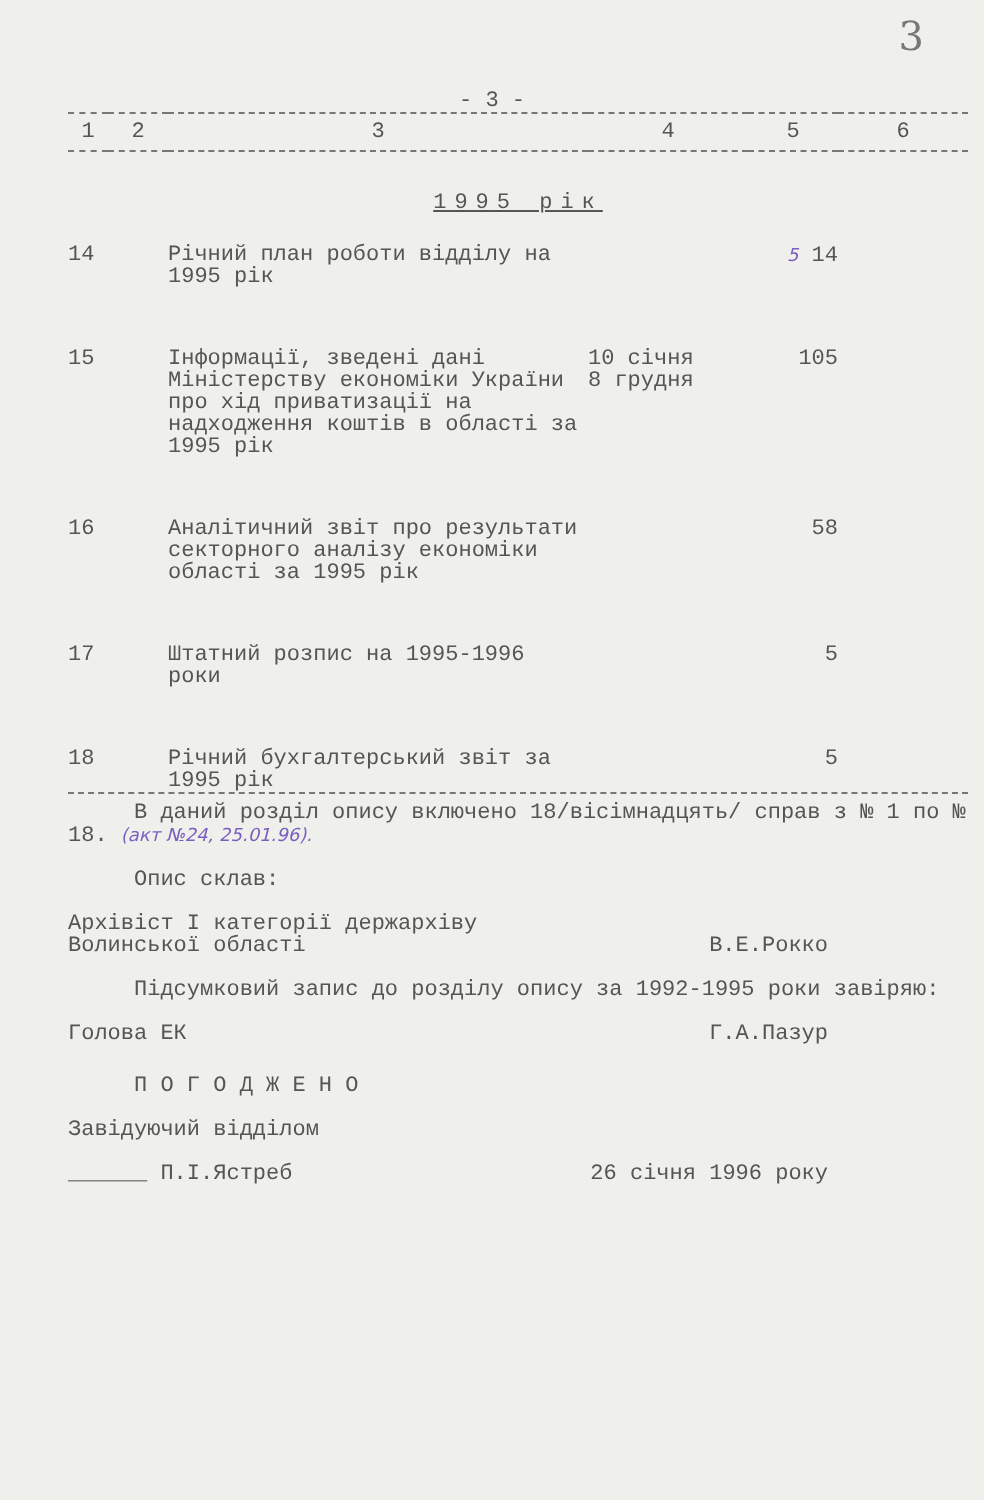3
- 3 -
| 1 | 2 | 3 | 4 | 5 | 6 |
| 1995 рік | | | | | |
| 14 | | Річний план роботи відділу на 1995 рік | | 5 14 | |
| 15 | | Інформації, зведені дані Міністерству економіки України про хід приватизації на надходження коштів в області за 1995 рік | 10 січня 8 грудня | 105 | |
| 16 | | Аналітичний звіт про результати секторного аналізу економіки області за 1995 рік | | 58 | |
| 17 | | Штатний розпис на 1995-1996 роки | | 5 | |
| 18 | | Річний бухгалтерський звіт за 1995 рік | | 5 | |
В даний розділ опису включено 18/вісімнадцять/ справ з № 1 по № 18. (акт №24, 25.01.96).
Опис склав:
Архівіст І категорії держархіву
Волинської області
В.Е.Рокко
Підсумковий запис до розділу опису за 1992-1995 роки завіряю:
Голова ЕК Г.А.Пазур
П О Г О Д Ж Е Н О
Завідуючий відділом
______ П.І.Ястреб 26 січня 1996 року